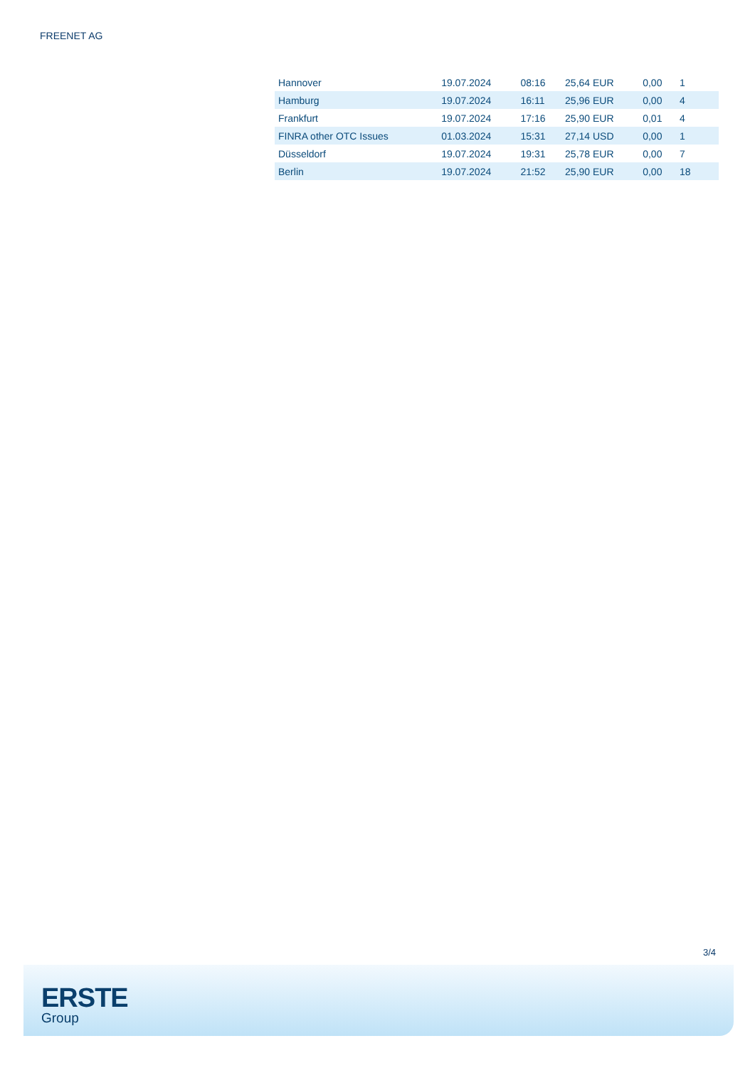FREENET AG
| Hannover | 19.07.2024 | 08:16 | 25,64 EUR | 0,00 | 1 |
| Hamburg | 19.07.2024 | 16:11 | 25,96 EUR | 0,00 | 4 |
| Frankfurt | 19.07.2024 | 17:16 | 25,90 EUR | 0,01 | 4 |
| FINRA other OTC Issues | 01.03.2024 | 15:31 | 27,14 USD | 0,00 | 1 |
| Düsseldorf | 19.07.2024 | 19:31 | 25,78 EUR | 0,00 | 7 |
| Berlin | 19.07.2024 | 21:52 | 25,90 EUR | 0,00 | 18 |
3/4
ERSTE
Group